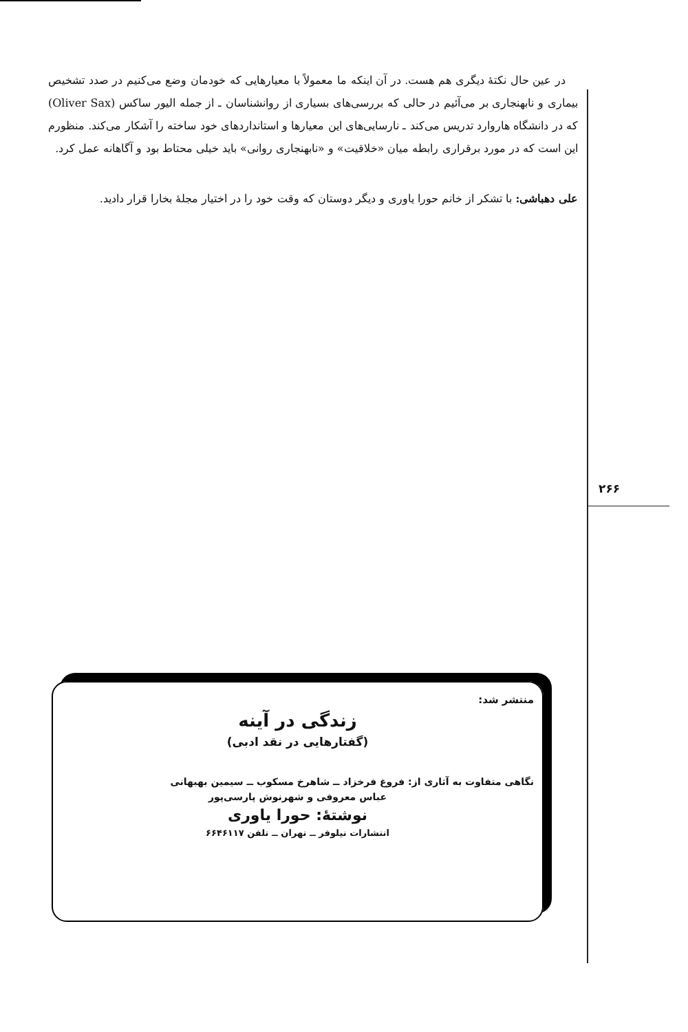در عین حال نکتهٔ دیگری هم هست. در آن اینکه ما معمولاً با معیارهایی که خودمان وضع می‌کنیم در صدد تشخیص بیماری و نابهنجاری بر می‌آئیم در حالی که بررسی‌های بسیاری از روانشناسان ـ از جمله الیور ساکس (Oliver Sax) که در دانشگاه هاروارد تدریس می‌کند ـ نارسایی‌های این معیارها و استانداردهای خود ساخته را آشکار می‌کند. منظورم این است که در مورد برقراری رابطه میان «خلاقیت» و «نابهنجاری روانی» باید خیلی محتاط بود و آگاهانه عمل کرد.
علی دهباشی: با تشکر از خانم حورا یاوری و دیگر دوستان که وقت خود را در اختیار مجلهٔ بخارا قرار دادید.
۲۶۶
منتشر شد:
زندگی در آینه
(گفتارهایی در نقد ادبی)
نگاهی متفاوت به آثاری از: فروغ فرخزاد ــ شاهرخ مسکوب ــ سیمین بهبهانی
عباس معروفی و شهرنوش پارسی‌پور
نوشتهٔ: حورا یاوری
انتشارات نیلوفر ــ تهران ــ تلفن ۶۶۴۶۱۱۷